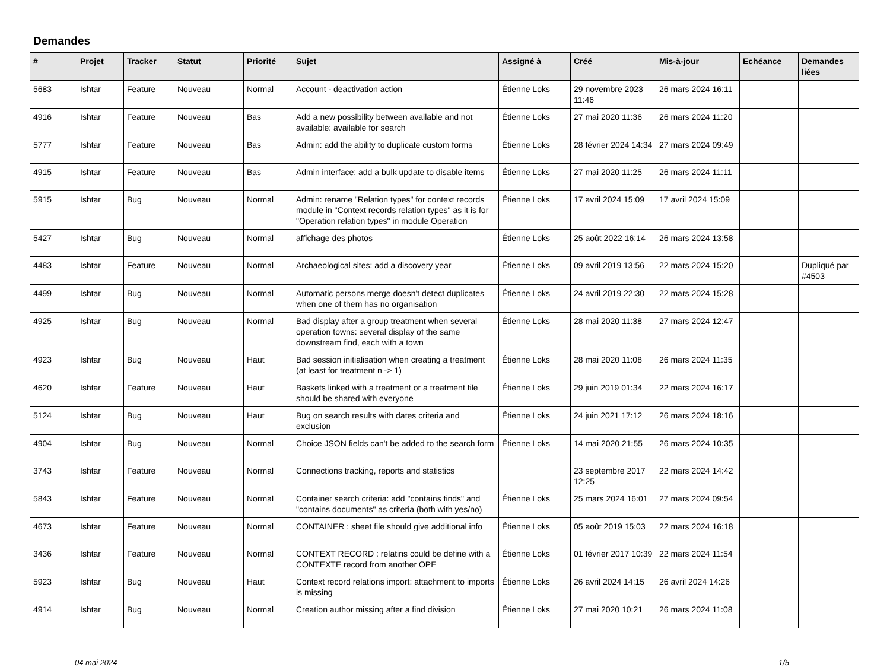Demandes
| # | Projet | Tracker | Statut | Priorité | Sujet | Assigné à | Créé | Mis-à-jour | Echéance | Demandes liées |
| --- | --- | --- | --- | --- | --- | --- | --- | --- | --- | --- |
| 5683 | Ishtar | Feature | Nouveau | Normal | Account - deactivation action | Étienne Loks | 29 novembre 2023 11:46 | 26 mars 2024 16:11 | | |
| 4916 | Ishtar | Feature | Nouveau | Bas | Add a new possibility between available and not available: available for search | Étienne Loks | 27 mai 2020 11:36 | 26 mars 2024 11:20 | | |
| 5777 | Ishtar | Feature | Nouveau | Bas | Admin: add the ability to duplicate custom forms | Étienne Loks | 28 février 2024 14:34 | 27 mars 2024 09:49 | | |
| 4915 | Ishtar | Feature | Nouveau | Bas | Admin interface: add a bulk update to disable items | Étienne Loks | 27 mai 2020 11:25 | 26 mars 2024 11:11 | | |
| 5915 | Ishtar | Bug | Nouveau | Normal | Admin: rename "Relation types" for context records module in "Context records relation types" as it is for "Operation relation types" in module Operation | Étienne Loks | 17 avril 2024 15:09 | 17 avril 2024 15:09 | | |
| 5427 | Ishtar | Bug | Nouveau | Normal | affichage des photos | Étienne Loks | 25 août 2022 16:14 | 26 mars 2024 13:58 | | |
| 4483 | Ishtar | Feature | Nouveau | Normal | Archaeological sites: add a discovery year | Étienne Loks | 09 avril 2019 13:56 | 22 mars 2024 15:20 | | Dupliqué par #4503 |
| 4499 | Ishtar | Bug | Nouveau | Normal | Automatic persons merge doesn't detect duplicates when one of them has no organisation | Étienne Loks | 24 avril 2019 22:30 | 22 mars 2024 15:28 | | |
| 4925 | Ishtar | Bug | Nouveau | Normal | Bad display after a group treatment when several operation towns: several display of the same downstream find, each with a town | Étienne Loks | 28 mai 2020 11:38 | 27 mars 2024 12:47 | | |
| 4923 | Ishtar | Bug | Nouveau | Haut | Bad session initialisation when creating a treatment (at least for treatment n -> 1) | Étienne Loks | 28 mai 2020 11:08 | 26 mars 2024 11:35 | | |
| 4620 | Ishtar | Feature | Nouveau | Haut | Baskets linked with a treatment or a treatment file should be shared with everyone | Étienne Loks | 29 juin 2019 01:34 | 22 mars 2024 16:17 | | |
| 5124 | Ishtar | Bug | Nouveau | Haut | Bug on search results with dates criteria and exclusion | Étienne Loks | 24 juin 2021 17:12 | 26 mars 2024 18:16 | | |
| 4904 | Ishtar | Bug | Nouveau | Normal | Choice JSON fields can't be added to the search form | Étienne Loks | 14 mai 2020 21:55 | 26 mars 2024 10:35 | | |
| 3743 | Ishtar | Feature | Nouveau | Normal | Connections tracking, reports and statistics | | 23 septembre 2017 12:25 | 22 mars 2024 14:42 | | |
| 5843 | Ishtar | Feature | Nouveau | Normal | Container search criteria: add "contains finds" and "contains documents" as criteria (both with yes/no) | Étienne Loks | 25 mars 2024 16:01 | 27 mars 2024 09:54 | | |
| 4673 | Ishtar | Feature | Nouveau | Normal | CONTAINER : sheet file should give additional info | Étienne Loks | 05 août 2019 15:03 | 22 mars 2024 16:18 | | |
| 3436 | Ishtar | Feature | Nouveau | Normal | CONTEXT RECORD : relatins could be define with a CONTEXTE record from another OPE | Étienne Loks | 01 février 2017 10:39 | 22 mars 2024 11:54 | | |
| 5923 | Ishtar | Bug | Nouveau | Haut | Context record relations import: attachment to imports is missing | Étienne Loks | 26 avril 2024 14:15 | 26 avril 2024 14:26 | | |
| 4914 | Ishtar | Bug | Nouveau | Normal | Creation author missing after a find division | Étienne Loks | 27 mai 2020 10:21 | 26 mars 2024 11:08 | | |
04 mai 2024 1/5